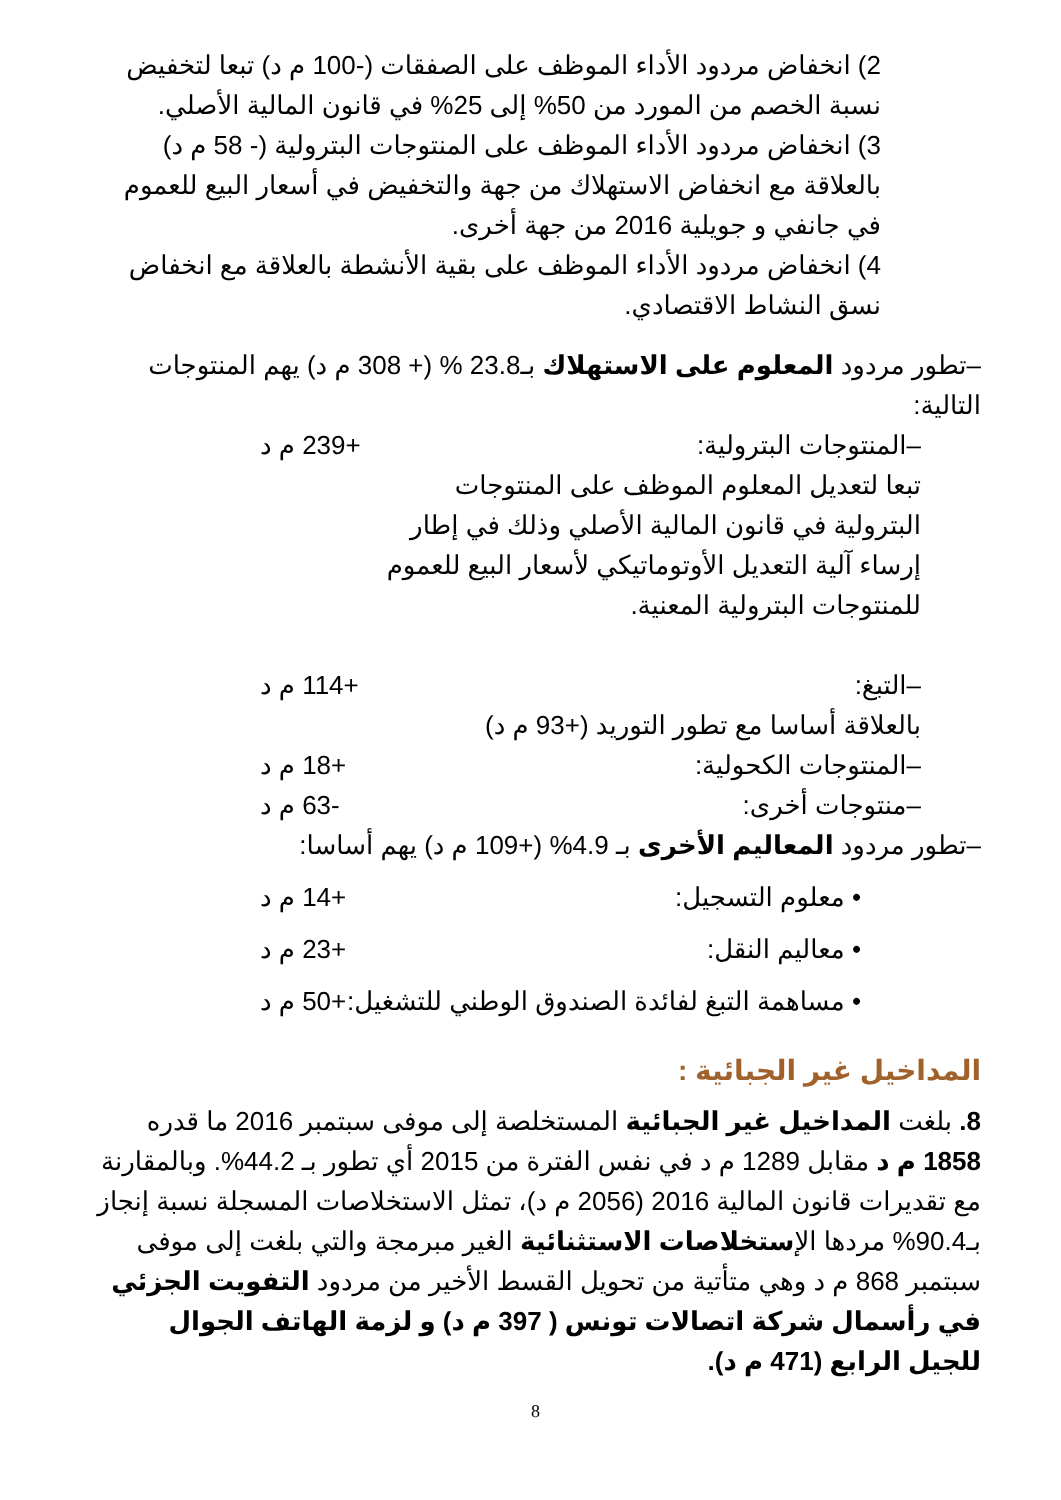2) انخفاض مردود الأداء الموظف على الصفقات (-100 م د) تبعا لتخفيض نسبة الخصم من المورد من 50% إلى 25% في قانون المالية الأصلي.
3) انخفاض مردود الأداء الموظف على المنتوجات البترولية (- 58 م د) بالعلاقة مع انخفاض الاستهلاك من جهة والتخفيض في أسعار البيع للعموم في جانفي و جويلية 2016 من جهة أخرى.
4) انخفاض مردود الأداء الموظف على بقية الأنشطة بالعلاقة مع انخفاض نسق النشاط الاقتصادي.
–تطور مردود المعلوم على الاستهلاك بـ23.8 % (+ 308 م د) يهم المنتوجات التالية:
–المنتوجات البترولية: +239 م د
تبعا لتعديل المعلوم الموظف على المنتوجات البترولية في قانون المالية الأصلي وذلك في إطار إرساء آلية التعديل الأوتوماتيكي لأسعار البيع للعموم للمنتوجات البترولية المعنية.
–التبغ: +114 م د
بالعلاقة أساسا مع تطور التوريد (+93 م د)
–المنتوجات الكحولية: +18 م د
–منتوجات أخرى: -63 م د
–تطور مردود المعاليم الأخرى بـ 4.9% (+109 م د) يهم أساسا:
• معلوم التسجيل: +14 م د
• معاليم النقل: +23 م د
• مساهمة التبغ لفائدة الصندوق الوطني للتشغيل: +50 م د
المداخيل غير الجبائية :
8. بلغت المداخيل غير الجبائية المستخلصة إلى موفى سبتمبر 2016 ما قدره 1858 م د مقابل 1289 م د في نفس الفترة من 2015 أي تطور بـ 44.2%. وبالمقارنة مع تقديرات قانون المالية 2016 (2056 م د)، تمثل الاستخلاصات المسجلة نسبة إنجاز بـ90.4% مردها الإستخلاصات الاستثنائية الغير مبرمجة والتي بلغت إلى موفى سبتمبر 868 م د وهي متأتية من تحويل القسط الأخير من مردود التفويت الجزئي في رأسمال شركة اتصالات تونس ( 397 م د) و لزمة الهاتف الجوال للجيل الرابع (471 م د).
8